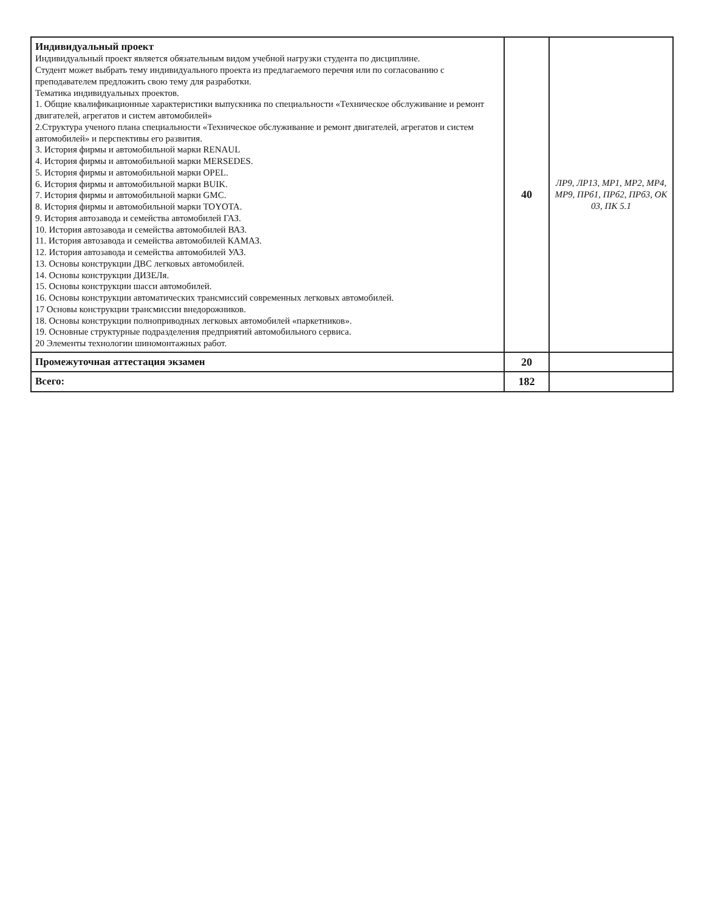| Индивидуальный проект Индивидуальный проект является обязательным видом учебной нагрузки студента по дисциплине. Студент может выбрать тему индивидуального проекта из предлагаемого перечня или по согласованию с преподавателем предложить свою тему для разработки. Тематика индивидуальных проектов. 1. Общие квалификационные характеристики выпускника по специальности «Техническое обслуживание и ремонт двигателей, агрегатов и систем автомобилей» 2.Структура ученого плана специальности «Техническое обслуживание и ремонт двигателей, агрегатов и систем автомобилей» и перспективы его развития. 3. История фирмы и автомобильной марки RENAUL 4. История фирмы и автомобильной марки MERSEDES. 5. История фирмы и автомобильной марки OPEL. 6. История фирмы и автомобильной марки BUIK. 7. История фирмы и автомобильной марки GMC. 8. История фирмы и автомобильной марки TOYOTA. 9. История автозавода и семейства автомобилей ГАЗ. 10. История автозавода и семейства автомобилей ВАЗ. 11. История автозавода и семейства автомобилей КАМАЗ. 12. История автозавода и семейства автомобилей УАЗ. 13. Основы конструкции ДВС легковых автомобилей. 14. Основы конструкции ДИЗЕЛя. 15. Основы конструкции шасси автомобилей. 16. Основы конструкции автоматических трансмиссий современных легковых автомобилей. 17 Основы конструкции трансмиссии внедорожников. 18. Основы конструкции полноприводных легковых автомобилей «паркетников». 19. Основные структурные подразделения предприятий автомобильного сервиса. 20 Элементы технологии шиномонтажных работ. | 40 | ЛР9, ЛР13, МР1, МР2, МР4, МР9, ПРб1, ПРб2, ПРб3, ОК 03, ПК 5.1 |
| Промежуточная аттестация экзамен | 20 | |
| Всего: | 182 | |